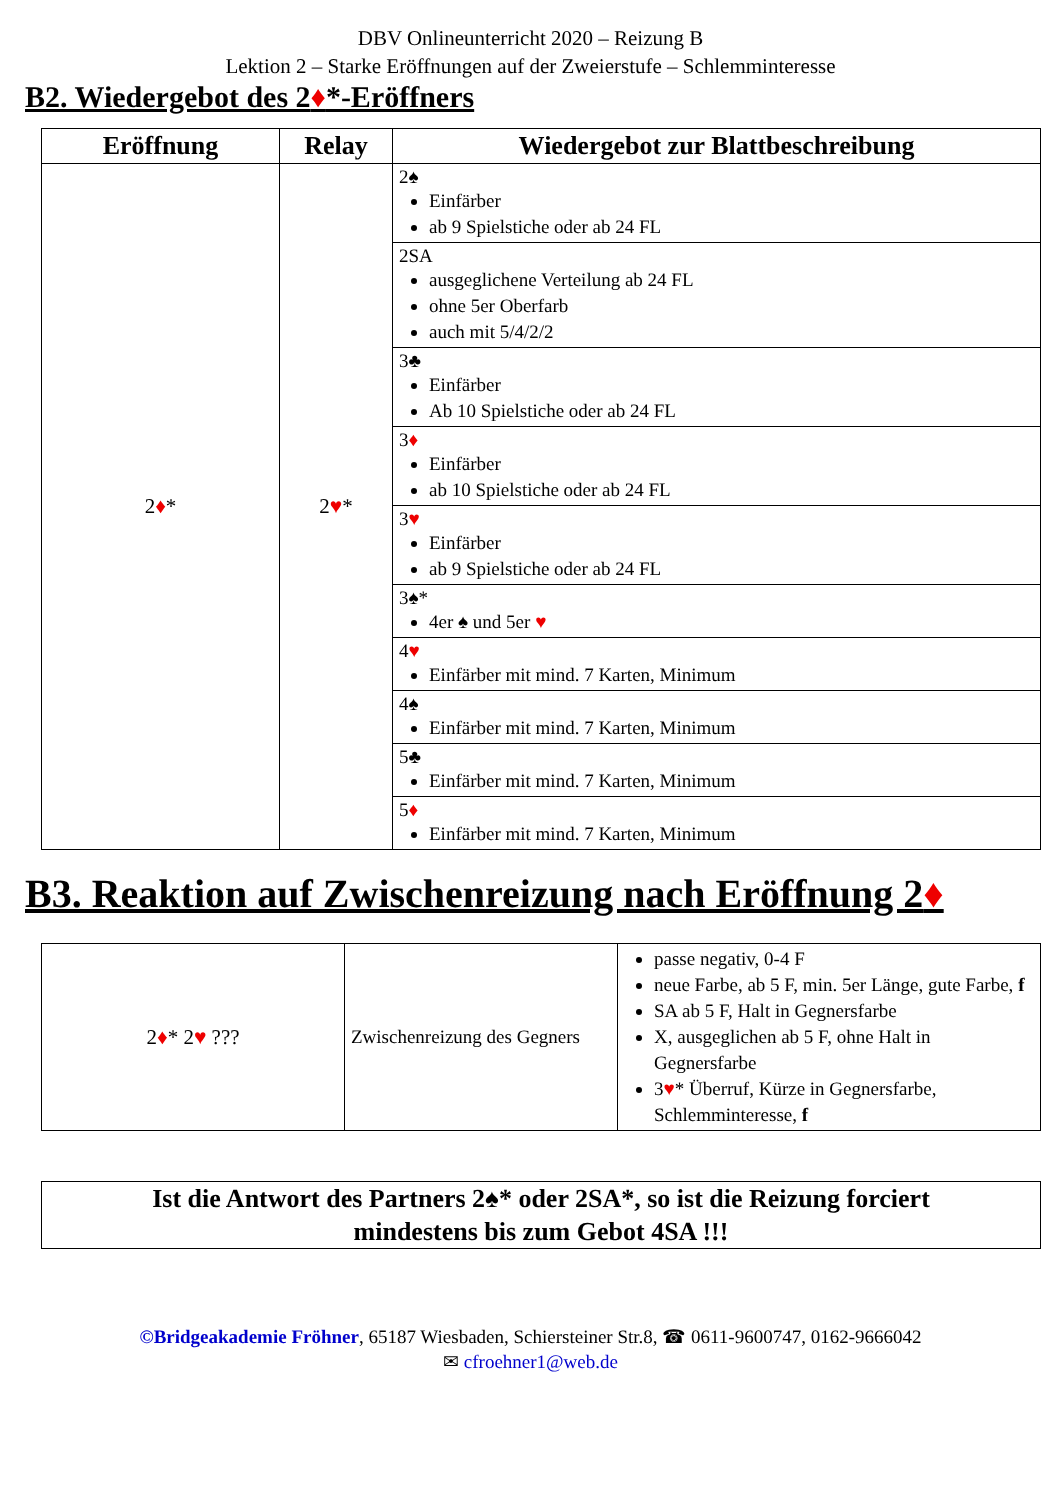DBV Onlineunterricht 2020 – Reizung B
Lektion 2 – Starke Eröffnungen auf der Zweierstufe – Schlemminteresse
B2. Wiedergebot des 2♦*-Eröffners
| Eröffnung | Relay | Wiedergebot zur Blattbeschreibung |
| --- | --- | --- |
| 2 ♦ * | 2 ♥ * | 2♠ Einfärber ab 9 Spielstiche oder ab 24 FL |
| | | 2SA ausgeglichene Verteilung ab 24 FL ohne 5er Oberfarb auch mit 5/4/2/2 |
| | | 3♣ Einfärber Ab 10 Spielstiche oder ab 24 FL |
| | | 3 ♦ Einfärber ab 10 Spielstiche oder ab 24 FL |
| | | 3 ♥ Einfärber ab 9 Spielstiche oder ab 24 FL |
| | | 3♠* 4er ♠ und 5er ♥ |
| | | 4 ♥ Einfärber mit mind. 7 Karten, Minimum |
| | | 4♠ Einfärber mit mind. 7 Karten, Minimum |
| | | 5♣ Einfärber mit mind. 7 Karten, Minimum |
| | | 5 ♦ Einfärber mit mind. 7 Karten, Minimum |
B3. Reaktion auf Zwischenreizung nach Eröffnung 2♦
| 2 ♦ * 2 ♥ ??? | Zwischenreizung des Gegners | passe negativ, 0-4 F neue Farbe, ab 5 F, min. 5er Länge, gute Farbe, f SA ab 5 F, Halt in Gegnersfarbe X, ausgeglichen ab 5 F, ohne Halt in Gegnersfarbe 3 ♥ * Überruf, Kürze in Gegnersfarbe, Schlemminteresse, f |
Ist die Antwort des Partners 2♠* oder 2SA*, so ist die Reizung forciert
mindestens bis zum Gebot 4SA !!!
©Bridgeakademie Fröhner, 65187 Wiesbaden, Schiersteiner Str.8, ☎ 0611-9600747, 0162-9666042
✉ cfroehner1@web.de